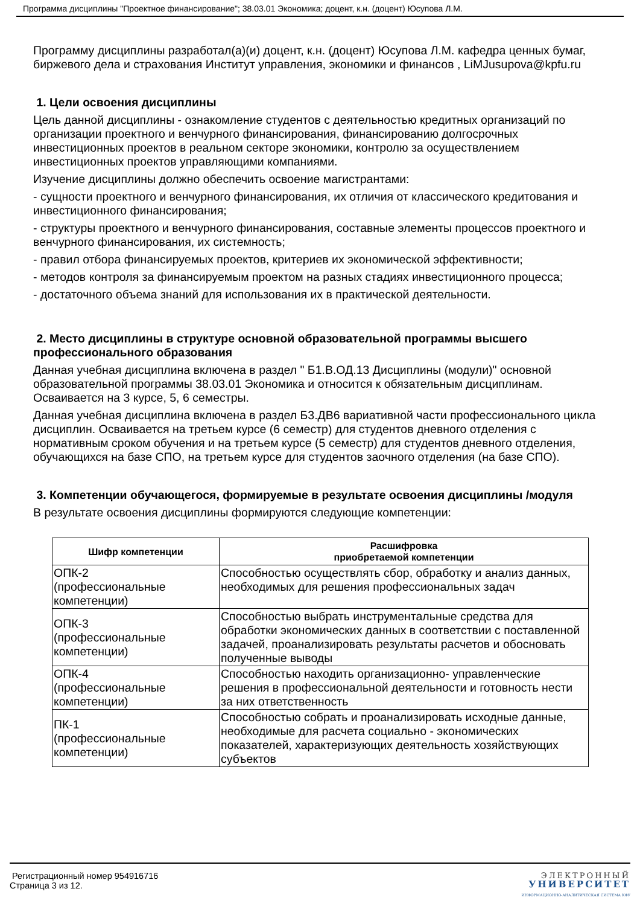Программа дисциплины "Проектное финансирование"; 38.03.01 Экономика; доцент, к.н. (доцент) Юсупова Л.М.
Программу дисциплины разработал(а)(и) доцент, к.н. (доцент) Юсупова Л.М. кафедра ценных бумаг, биржевого дела и страхования Институт управления, экономики и финансов , LiMJusupova@kpfu.ru
1. Цели освоения дисциплины
Цель данной дисциплины - ознакомление студентов с деятельностью кредитных организаций по организации проектного и венчурного финансирования, финансированию долгосрочных инвестиционных проектов в реальном секторе экономики, контролю за осуществлением инвестиционных проектов управляющими компаниями.
Изучение дисциплины должно обеспечить освоение магистрантами:
- сущности проектного и венчурного финансирования, их отличия от классического кредитования и инвестиционного финансирования;
- структуры проектного и венчурного финансирования, составные элементы процессов проектного и венчурного финансирования, их системность;
- правил отбора финансируемых проектов, критериев их экономической эффективности;
- методов контроля за финансируемым проектом на разных стадиях инвестиционного процесса;
- достаточного объема знаний для использования их в практической деятельности.
2. Место дисциплины в структуре основной образовательной программы высшего профессионального образования
Данная учебная дисциплина включена в раздел " Б1.В.ОД.13 Дисциплины (модули)" основной образовательной программы 38.03.01 Экономика и относится к обязательным дисциплинам. Осваивается на 3 курсе, 5, 6 семестры.
Данная учебная дисциплина включена в раздел Б3.ДВ6 вариативной части профессионального цикла дисциплин. Осваивается на третьем курсе (6 семестр) для студентов дневного отделения с нормативным сроком обучения и на третьем курсе (5 семестр) для студентов дневного отделения, обучающихся на базе СПО, на третьем курсе для студентов заочного отделения (на базе СПО).
3. Компетенции обучающегося, формируемые в результате освоения дисциплины /модуля
В результате освоения дисциплины формируются следующие компетенции:
| Шифр компетенции | Расшифровка приобретаемой компетенции |
| --- | --- |
| ОПК-2 (профессиональные компетенции) | Способностью осуществлять сбор, обработку и анализ данных, необходимых для решения профессиональных задач |
| ОПК-3 (профессиональные компетенции) | Способностью выбрать инструментальные средства для обработки экономических данных в соответствии с поставленной задачей, проанализировать результаты расчетов и обосновать полученные выводы |
| ОПК-4 (профессиональные компетенции) | Способностью находить организационно- управленческие решения в профессиональной деятельности и готовность нести за них ответственность |
| ПК-1 (профессиональные компетенции) | Способностью собрать и проанализировать исходные данные, необходимые для расчета социально - экономических показателей, характеризующих деятельность хозяйствующих субъектов |
Регистрационный номер 954916716
Страница 3 из 12.
ЭЛЕКТРОННЫЙ
УНИВЕРСИТЕТ
ИНФОРМАЦИОННО-АНАЛИТИЧЕСКАЯ СИСТЕМА КФУ